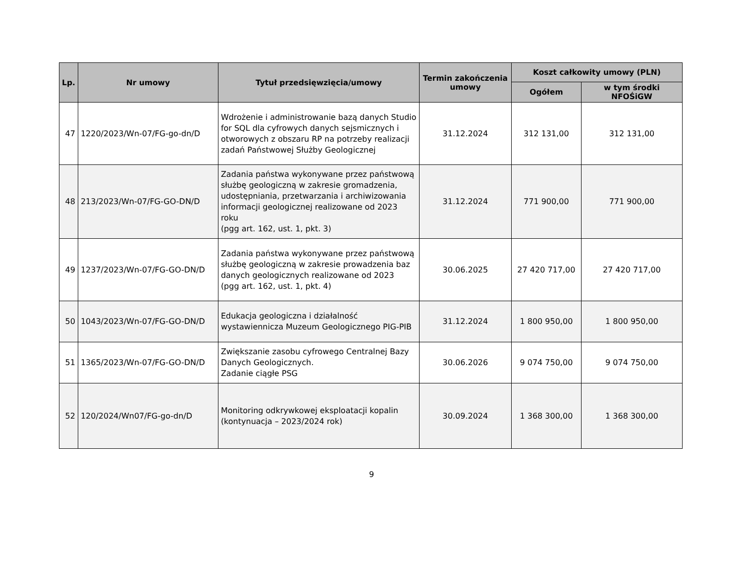| Lp. | Nr umowy | Tytuł przedsięwzięcia/umowy | Termin zakończenia umowy | Koszt całkowity umowy (PLN) | |
| --- | --- | --- | --- | --- | --- |
| | | | | Ogółem | w tym środki NFOŚiGW |
| 47 | 1220/2023/Wn-07/FG-go-dn/D | Wdrożenie i administrowanie bazą danych Studio for SQL dla cyfrowych danych sejsmicznych i otworowych z obszaru RP na potrzeby realizacji zadań Państwowej Służby Geologicznej | 31.12.2024 | 312 131,00 | 312 131,00 |
| 48 | 213/2023/Wn-07/FG-GO-DN/D | Zadania państwa wykonywane przez państwową służbę geologiczną w zakresie gromadzenia, udostępniania, przetwarzania i archiwizowania informacji geologicznej realizowane od 2023 roku (pgg art. 162, ust. 1, pkt. 3) | 31.12.2024 | 771 900,00 | 771 900,00 |
| 49 | 1237/2023/Wn-07/FG-GO-DN/D | Zadania państwa wykonywane przez państwową służbę geologiczną w zakresie prowadzenia baz danych geologicznych realizowane od 2023 (pgg art. 162, ust. 1, pkt. 4) | 30.06.2025 | 27 420 717,00 | 27 420 717,00 |
| 50 | 1043/2023/Wn-07/FG-GO-DN/D | Edukacja geologiczna i działalność wystawiennicza Muzeum Geologicznego PIG-PIB | 31.12.2024 | 1 800 950,00 | 1 800 950,00 |
| 51 | 1365/2023/Wn-07/FG-GO-DN/D | Zwiększanie zasobu cyfrowego Centralnej Bazy Danych Geologicznych. Zadanie ciągłe PSG | 30.06.2026 | 9 074 750,00 | 9 074 750,00 |
| 52 | 120/2024/Wn07/FG-go-dn/D | Monitoring odkrywkowej eksploatacji kopalin (kontynuacja – 2023/2024 rok) | 30.09.2024 | 1 368 300,00 | 1 368 300,00 |
9